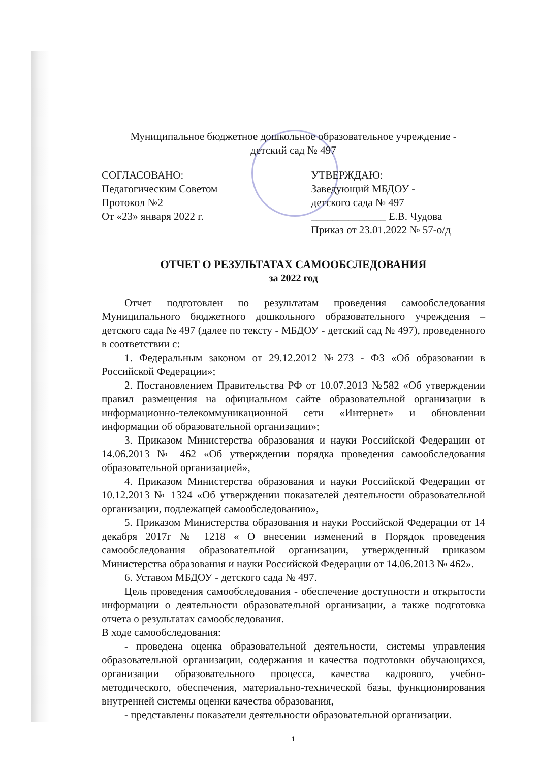Муниципальное бюджетное дошкольное образовательное учреждение -
детский сад № 497
СОГЛАСОВАНО:
Педагогическим Советом
Протокол №2
От «23» января 2022 г.
УТВЕРЖДАЮ:
Заведующий МБДОУ -
детского сада № 497
______________ Е.В. Чудова
Приказ от 23.01.2022 № 57-о/д
ОТЧЕТ О РЕЗУЛЬТАТАХ САМООБСЛЕДОВАНИЯ
за 2022 год
Отчет подготовлен по результатам проведения самообследования Муниципального бюджетного дошкольного образовательного учреждения – детского сада № 497 (далее по тексту - МБДОУ - детский сад № 497), проведенного в соответствии с:
1. Федеральным законом от 29.12.2012 №273 - ФЗ «Об образовании в Российской Федерации»;
2. Постановлением Правительства РФ от 10.07.2013 №582 «Об утверждении правил размещения на официальном сайте образовательной организации в информационно-телекоммуникационной сети «Интернет» и обновлении информации об образовательной организации»;
3. Приказом Министерства образования и науки Российской Федерации от 14.06.2013 № 462 «Об утверждении порядка проведения самообследования образовательной организацией»,
4. Приказом Министерства образования и науки Российской Федерации от 10.12.2013 № 1324 «Об утверждении показателей деятельности образовательной организации, подлежащей самообследованию»,
5. Приказом Министерства образования и науки Российской Федерации от 14 декабря 2017г № 1218 « О внесении изменений в Порядок проведения самообследования образовательной организации, утвержденный приказом Министерства образования и науки Российской Федерации от 14.06.2013 № 462».
6. Уставом МБДОУ - детского сада № 497.
Цель проведения самообследования - обеспечение доступности и открытости информации о деятельности образовательной организации, а также подготовка отчета о результатах самообследования.
В ходе самообследования:
- проведена оценка образовательной деятельности, системы управления образовательной организации, содержания и качества подготовки обучающихся, организации образовательного процесса, качества кадрового, учебно-методического, обеспечения, материально-технической базы, функционирования внутренней системы оценки качества образования,
- представлены показатели деятельности образовательной организации.
1